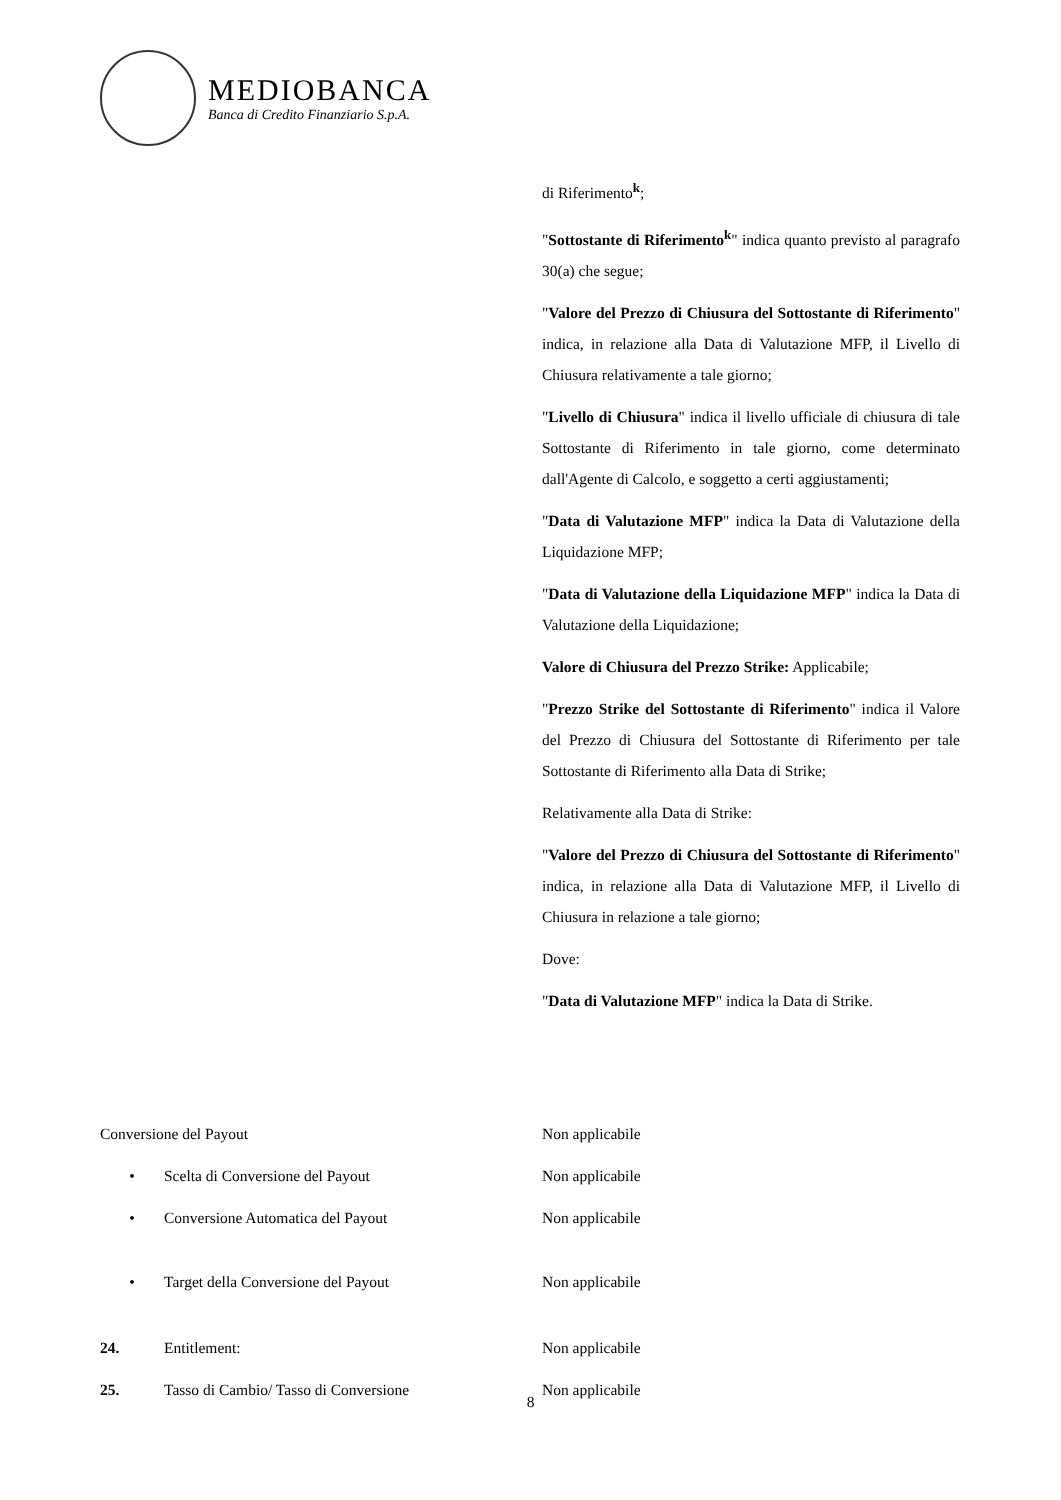MEDIOBANCA
Banca di Credito Finanziario S.p.A.
di Riferimento<sup>k</sup>;
"Sottostante di Riferimento<sup>k</sup>" indica quanto previsto al paragrafo 30(a) che segue;
"Valore del Prezzo di Chiusura del Sottostante di Riferimento" indica, in relazione alla Data di Valutazione MFP, il Livello di Chiusura relativamente a tale giorno;
"Livello di Chiusura" indica il livello ufficiale di chiusura di tale Sottostante di Riferimento in tale giorno, come determinato dall'Agente di Calcolo, e soggetto a certi aggiustamenti;
"Data di Valutazione MFP" indica la Data di Valutazione della Liquidazione MFP;
"Data di Valutazione della Liquidazione MFP" indica la Data di Valutazione della Liquidazione;
Valore di Chiusura del Prezzo Strike: Applicabile;
"Prezzo Strike del Sottostante di Riferimento" indica il Valore del Prezzo di Chiusura del Sottostante di Riferimento per tale Sottostante di Riferimento alla Data di Strike;
Relativamente alla Data di Strike:
"Valore del Prezzo di Chiusura del Sottostante di Riferimento" indica, in relazione alla Data di Valutazione MFP, il Livello di Chiusura in relazione a tale giorno;
Dove:
"Data di Valutazione MFP" indica la Data di Strike.
| Conversione del Payout | | Non applicabile |
| • | Scelta di Conversione del Payout | Non applicabile |
| • | Conversione Automatica del Payout | Non applicabile |
| • | Target della Conversione del Payout | Non applicabile |
| 24. | Entitlement: | Non applicabile |
| 25. | Tasso di Cambio/ Tasso di Conversione | Non applicabile |
8